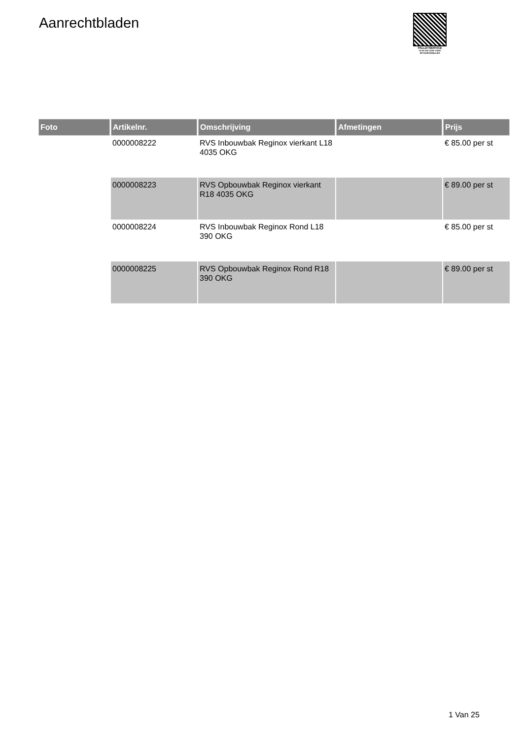Aanrechtbladen
PALLETSERVICE
SCAN QR-CODE VOOR
RETOURFORMULIER
| Foto | Artikelnr. | Omschrijving | Afmetingen | Prijs |
| --- | --- | --- | --- | --- |
| | 0000008222 | RVS Inbouwbak Reginox vierkant L18 4035 OKG | | € 85.00 per st |
| | 0000008223 | RVS Opbouwbak Reginox vierkant R18 4035 OKG | | € 89.00 per st |
| | 0000008224 | RVS Inbouwbak Reginox Rond L18 390 OKG | | € 85.00 per st |
| | 0000008225 | RVS Opbouwbak Reginox Rond R18 390 OKG | | € 89.00 per st |
1 Van 25